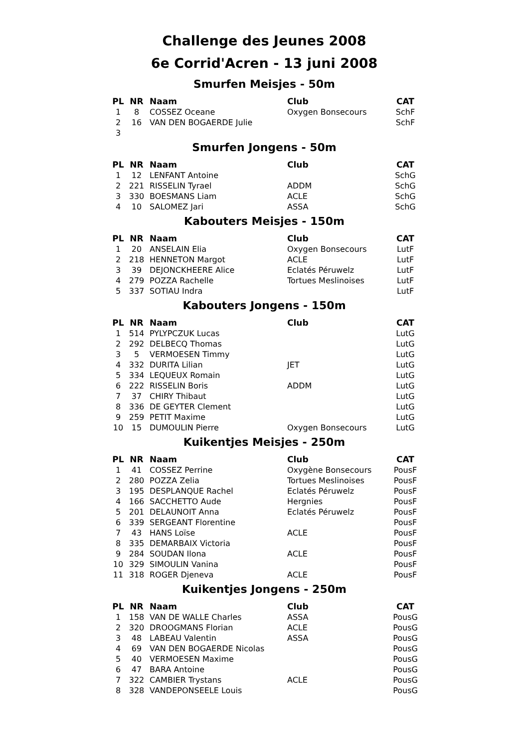Challenge des Jeunes 2008
6e Corrid'Acren - 13 juni 2008
Smurfen Meisjes - 50m
| PL | NR | Naam | Club | CAT |
| --- | --- | --- | --- | --- |
| 1 | 8 | COSSEZ Oceane | Oxygen Bonsecours | SchF |
| 2 | 16 | VAN DEN BOGAERDE Julie | | SchF |
| 3 | | | | |
Smurfen Jongens - 50m
| PL | NR | Naam | Club | CAT |
| --- | --- | --- | --- | --- |
| 1 | 12 | LENFANT Antoine | | SchG |
| 2 | 221 | RISSELIN Tyrael | ADDM | SchG |
| 3 | 330 | BOESMANS Liam | ACLE | SchG |
| 4 | 10 | SALOMEZ Jari | ASSA | SchG |
Kabouters Meisjes - 150m
| PL | NR | Naam | Club | CAT |
| --- | --- | --- | --- | --- |
| 1 | 20 | ANSELAIN Elia | Oxygen Bonsecours | LutF |
| 2 | 218 | HENNETON Margot | ACLE | LutF |
| 3 | 39 | DEJONCKHEERE Alice | Eclatés Péruwelz | LutF |
| 4 | 279 | POZZA Rachelle | Tortues Meslinoises | LutF |
| 5 | 337 | SOTIAU Indra | | LutF |
Kabouters Jongens - 150m
| PL | NR | Naam | Club | CAT |
| --- | --- | --- | --- | --- |
| 1 | 514 | PYLYPCZUK Lucas | | LutG |
| 2 | 292 | DELBECQ Thomas | | LutG |
| 3 | 5 | VERMOESEN Timmy | | LutG |
| 4 | 332 | DURITA Lilian | JET | LutG |
| 5 | 334 | LEQUEUX Romain | | LutG |
| 6 | 222 | RISSELIN Boris | ADDM | LutG |
| 7 | 37 | CHIRY Thibaut | | LutG |
| 8 | 336 | DE GEYTER Clement | | LutG |
| 9 | 259 | PETIT Maxime | | LutG |
| 10 | 15 | DUMOULIN Pierre | Oxygen Bonsecours | LutG |
Kuikentjes Meisjes - 250m
| PL | NR | Naam | Club | CAT |
| --- | --- | --- | --- | --- |
| 1 | 41 | COSSEZ Perrine | Oxygène Bonsecours | PousF |
| 2 | 280 | POZZA Zelia | Tortues Meslinoises | PousF |
| 3 | 195 | DESPLANQUE Rachel | Eclatés Péruwelz | PousF |
| 4 | 166 | SACCHETTO Aude | Hergnies | PousF |
| 5 | 201 | DELAUNOIT Anna | Eclatés Péruwelz | PousF |
| 6 | 339 | SERGEANT Florentine | | PousF |
| 7 | 43 | HANS Loïse | ACLE | PousF |
| 8 | 335 | DEMARBAIX Victoria | | PousF |
| 9 | 284 | SOUDAN Ilona | ACLE | PousF |
| 10 | 329 | SIMOULIN Vanina | | PousF |
| 11 | 318 | ROGER Djeneva | ACLE | PousF |
Kuikentjes Jongens - 250m
| PL | NR | Naam | Club | CAT |
| --- | --- | --- | --- | --- |
| 1 | 158 | VAN DE WALLE Charles | ASSA | PousG |
| 2 | 320 | DROOGMANS Florian | ACLE | PousG |
| 3 | 48 | LABEAU Valentin | ASSA | PousG |
| 4 | 69 | VAN DEN BOGAERDE Nicolas | | PousG |
| 5 | 40 | VERMOESEN Maxime | | PousG |
| 6 | 47 | BARA Antoine | | PousG |
| 7 | 322 | CAMBIER Trystans | ACLE | PousG |
| 8 | 328 | VANDEPONSEELE Louis | | PousG |